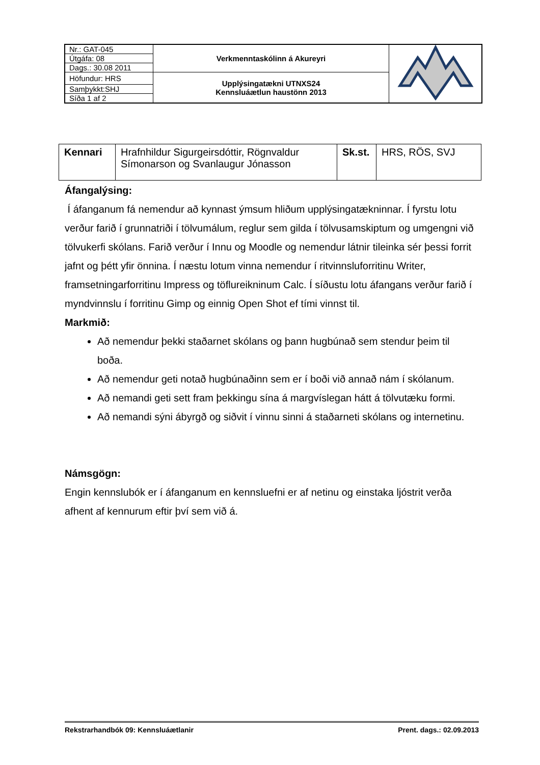| Nr.: GAT-045 | Verkmenntaskólinn á Akureyri | |
| Útgáfa: 08 | | |
| Dags.: 30.08 2011 | | |
| Höfundur: HRS | Upplýsingatækni UTNXS24 Kennsluáætlun haustönn 2013 | |
| Samþykkt:SHJ | | |
| Síða 1 af 2 | | |
| Kennari | Hrafnhildur Sigurgeirsdóttir, Rögnvaldur Símonarson og Svanlaugur Jónasson | Sk.st. | HRS, RÖS, SVJ |
Áfangalýsing:
Í áfanganum fá nemendur að kynnast ýmsum hliðum upplýsingatækninnar. Í fyrstu lotu verður farið í grunnatriði í tölvumálum, reglur sem gilda í tölvusamskiptum og umgengni við tölvukerfi skólans. Farið verður í Innu og Moodle og nemendur látnir tileinka sér þessi forrit jafnt og þétt yfir önnina. Í næstu lotum vinna nemendur í ritvinnsluforritinu Writer, framsetningarforritinu Impress og töflureikninum Calc. Í síðustu lotu áfangans verður farið í myndvinnslu í forritinu Gimp og einnig Open Shot ef tími vinnst til.
Markmið:
Að nemendur þekki staðarnet skólans og þann hugbúnað sem stendur þeim til boða.
Að nemendur geti notað hugbúnaðinn sem er í boði við annað nám í skólanum.
Að nemandi geti sett fram þekkingu sína á margvíslegan hátt á tölvutæku formi.
Að nemandi sýni ábyrgð og siðvit í vinnu sinni á staðarneti skólans og internetinu.
Námsgögn:
Engin kennslubók er í áfanganum en kennsluefni er af netinu og einstaka ljóstrit verða afhent af kennurum eftir því sem við á.
Rekstrarhandbók 09: Kennsluáætlanir Prent. dags.: 02.09.2013